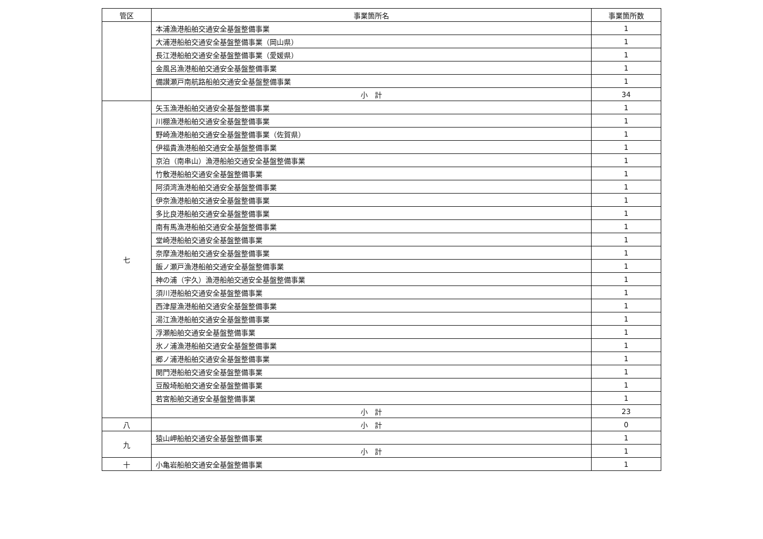| 管区 | 事業箇所名 | 事業箇所数 |
| --- | --- | --- |
| | 本浦漁港船舶交通安全基盤整備事業 | 1 |
| | 大浦港船舶交通安全基盤整備事業（岡山県） | 1 |
| | 長江港船舶交通安全基盤整備事業（愛媛県） | 1 |
| | 金風呂漁港船舶交通安全基盤整備事業 | 1 |
| | 備讃瀬戸南航路船舶交通安全基盤整備事業 | 1 |
| | 小 計 | 34 |
| 七 | 矢玉漁港船舶交通安全基盤整備事業 | 1 |
| | 川棚漁港船舶交通安全基盤整備事業 | 1 |
| | 野崎漁港船舶交通安全基盤整備事業（佐賀県） | 1 |
| | 伊福貴漁港船舶交通安全基盤整備事業 | 1 |
| | 京泊（南串山）漁港船舶交通安全基盤整備事業 | 1 |
| | 竹敷港船舶交通安全基盤整備事業 | 1 |
| | 阿須湾漁港船舶交通安全基盤整備事業 | 1 |
| | 伊奈漁港船舶交通安全基盤整備事業 | 1 |
| | 多比良港船舶交通安全基盤整備事業 | 1 |
| | 南有馬漁港船舶交通安全基盤整備事業 | 1 |
| | 堂崎港船舶交通安全基盤整備事業 | 1 |
| | 奈摩漁港船舶交通安全基盤整備事業 | 1 |
| | 飯ノ瀬戸漁港船舶交通安全基盤整備事業 | 1 |
| | 神の浦（宇久）漁港船舶交通安全基盤整備事業 | 1 |
| | 須川港船舶交通安全基盤整備事業 | 1 |
| | 西津屋漁港船舶交通安全基盤整備事業 | 1 |
| | 湯江漁港船舶交通安全基盤整備事業 | 1 |
| | 浮瀬船舶交通安全基盤整備事業 | 1 |
| | 氷ノ浦漁港船舶交通安全基盤整備事業 | 1 |
| | 郷ノ浦港船舶交通安全基盤整備事業 | 1 |
| | 関門港船舶交通安全基盤整備事業 | 1 |
| | 豆酘埼船舶交通安全基盤整備事業 | 1 |
| | 若宮船舶交通安全基盤整備事業 | 1 |
| | 小 計 | 23 |
| 八 | 小 計 | 0 |
| 九 | 猿山岬船舶交通安全基盤整備事業 | 1 |
| | 小 計 | 1 |
| 十 | 小亀岩船舶交通安全基盤整備事業 | 1 |